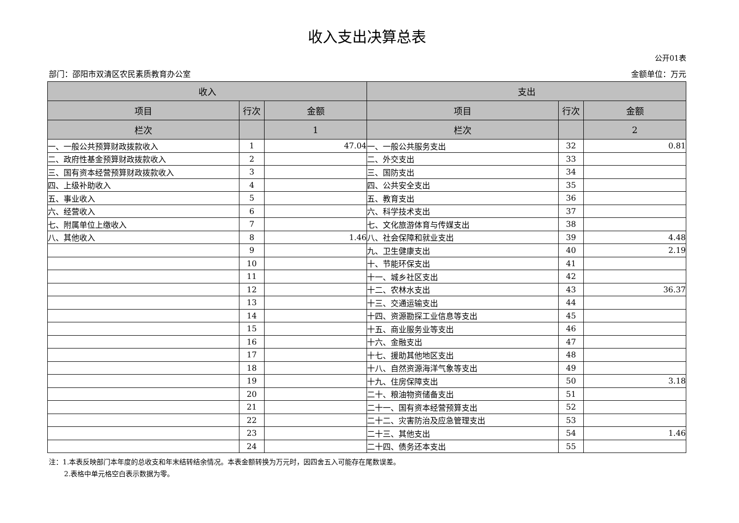收入支出决算总表
公开01表
部门：邵阳市双清区农民素质教育办公室 金额单位：万元
| 收入 | | | 支出 | | |
| --- | --- | --- | --- | --- | --- |
| 项目 | 行次 | 金额 | 项目 | 行次 | 金额 |
| 栏次 | | 1 | 栏次 | | 2 |
| 一、一般公共预算财政拨款收入 | 1 | 47.04 | 一、一般公共服务支出 | 32 | 0.81 |
| 二、政府性基金预算财政拨款收入 | 2 | | 二、外交支出 | 33 | |
| 三、国有资本经营预算财政拨款收入 | 3 | | 三、国防支出 | 34 | |
| 四、上级补助收入 | 4 | | 四、公共安全支出 | 35 | |
| 五、事业收入 | 5 | | 五、教育支出 | 36 | |
| 六、经营收入 | 6 | | 六、科学技术支出 | 37 | |
| 七、附属单位上缴收入 | 7 | | 七、文化旅游体育与传媒支出 | 38 | |
| 八、其他收入 | 8 | 1.46 | 八、社会保障和就业支出 | 39 | 4.48 |
| | 9 | | 九、卫生健康支出 | 40 | 2.19 |
| | 10 | | 十、节能环保支出 | 41 | |
| | 11 | | 十一、城乡社区支出 | 42 | |
| | 12 | | 十二、农林水支出 | 43 | 36.37 |
| | 13 | | 十三、交通运输支出 | 44 | |
| | 14 | | 十四、资源勘探工业信息等支出 | 45 | |
| | 15 | | 十五、商业服务业等支出 | 46 | |
| | 16 | | 十六、金融支出 | 47 | |
| | 17 | | 十七、援助其他地区支出 | 48 | |
| | 18 | | 十八、自然资源海洋气象等支出 | 49 | |
| | 19 | | 十九、住房保障支出 | 50 | 3.18 |
| | 20 | | 二十、粮油物资储备支出 | 51 | |
| | 21 | | 二十一、国有资本经营预算支出 | 52 | |
| | 22 | | 二十二、灾害防治及应急管理支出 | 53 | |
| | 23 | | 二十三、其他支出 | 54 | 1.46 |
| | 24 | | 二十四、债务还本支出 | 55 | |
注：1.本表反映部门本年度的总收支和年末结转结余情况。本表金额转换为万元时，因四舍五入可能存在尾数误差。
2.表格中单元格空白表示数据为零。